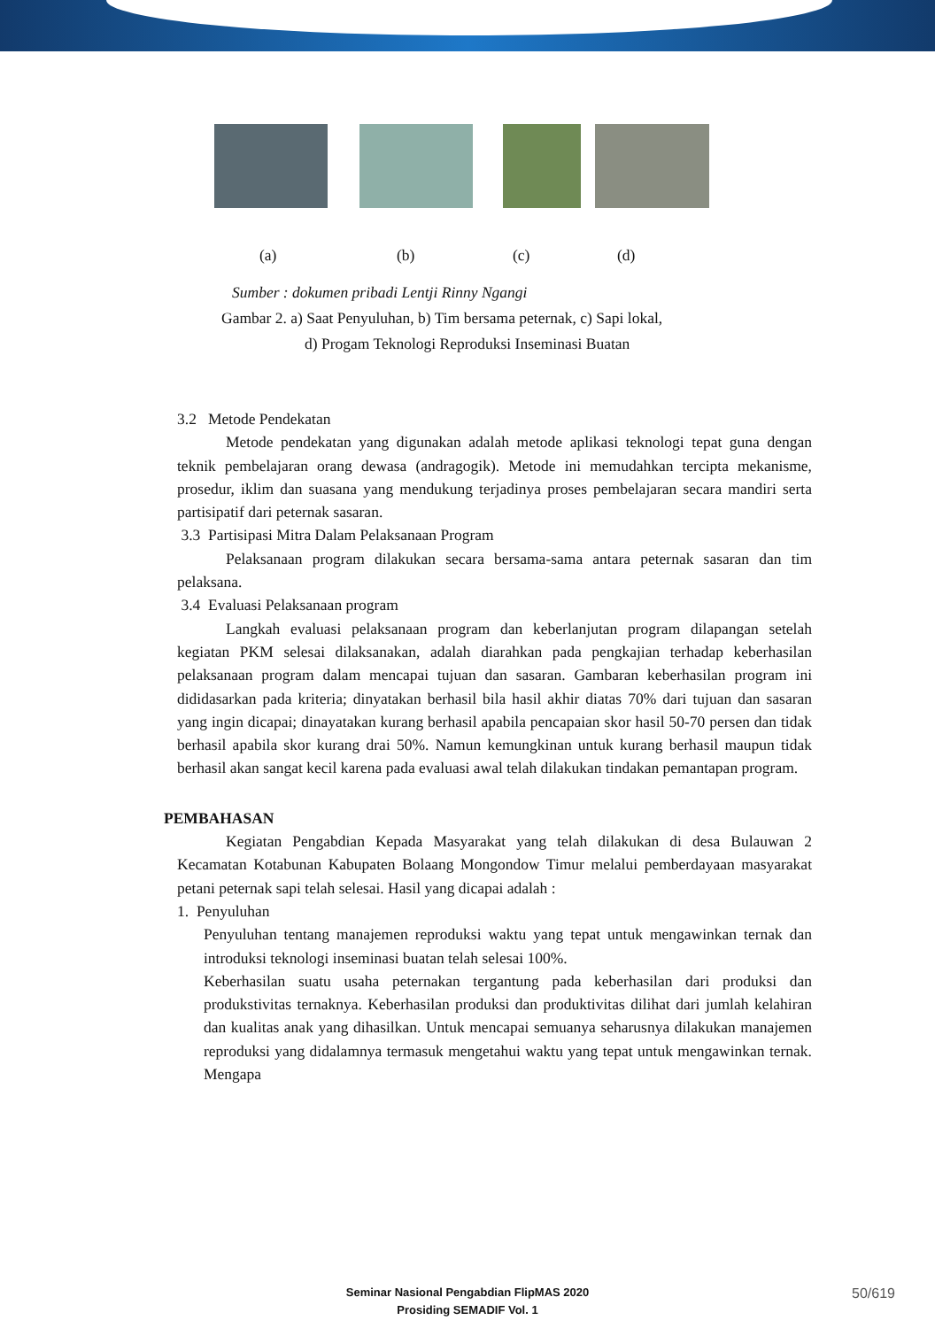(a) (b) (c) (d)
Sumber : dokumen pribadi Lentji Rinny Ngangi
Gambar 2. a) Saat Penyuluhan, b) Tim bersama peternak, c) Sapi lokal,
d) Progam Teknologi Reproduksi Inseminasi Buatan
3.2 Metode Pendekatan
Metode pendekatan yang digunakan adalah metode aplikasi teknologi tepat guna dengan teknik pembelajaran orang dewasa (andragogik). Metode ini memudahkan tercipta mekanisme, prosedur, iklim dan suasana yang mendukung terjadinya proses pembelajaran secara mandiri serta partisipatif dari peternak sasaran.
3.3 Partisipasi Mitra Dalam Pelaksanaan Program
Pelaksanaan program dilakukan secara bersama-sama antara peternak sasaran dan tim pelaksana.
3.4 Evaluasi Pelaksanaan program
Langkah evaluasi pelaksanaan program dan keberlanjutan program dilapangan setelah kegiatan PKM selesai dilaksanakan, adalah diarahkan pada pengkajian terhadap keberhasilan pelaksanaan program dalam mencapai tujuan dan sasaran. Gambaran keberhasilan program ini dididasarkan pada kriteria; dinyatakan berhasil bila hasil akhir diatas 70% dari tujuan dan sasaran yang ingin dicapai; dinayatakan kurang berhasil apabila pencapaian skor hasil 50-70 persen dan tidak berhasil apabila skor kurang drai 50%. Namun kemungkinan untuk kurang berhasil maupun tidak berhasil akan sangat kecil karena pada evaluasi awal telah dilakukan tindakan pemantapan program.
PEMBAHASAN
Kegiatan Pengabdian Kepada Masyarakat yang telah dilakukan di desa Bulauwan 2 Kecamatan Kotabunan Kabupaten Bolaang Mongondow Timur melalui pemberdayaan masyarakat petani peternak sapi telah selesai. Hasil yang dicapai adalah :
1. Penyuluhan
Penyuluhan tentang manajemen reproduksi waktu yang tepat untuk mengawinkan ternak dan introduksi teknologi inseminasi buatan telah selesai 100%.
Keberhasilan suatu usaha peternakan tergantung pada keberhasilan dari produksi dan produkstivitas ternaknya. Keberhasilan produksi dan produktivitas dilihat dari jumlah kelahiran dan kualitas anak yang dihasilkan. Untuk mencapai semuanya seharusnya dilakukan manajemen reproduksi yang didalamnya termasuk mengetahui waktu yang tepat untuk mengawinkan ternak. Mengapa
Seminar Nasional Pengabdian FlipMAS 2020
Prosiding SEMADIF Vol. 1
50/619